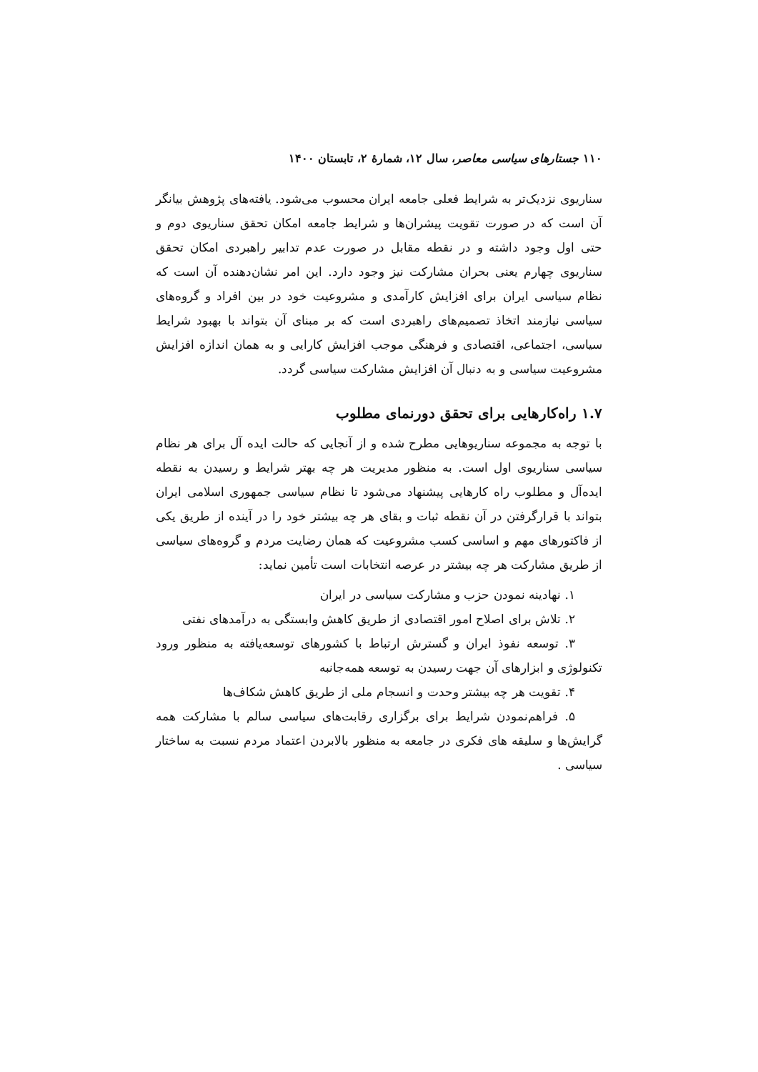۱۱۰ جستارهای سیاسی معاصر، سال ۱۲، شمارهٔ ۲، تابستان ۱۴۰۰
سناریوی نزدیک‌تر به شرایط فعلی جامعه ایران محسوب می‌شود. یافته‌های پژوهش بیانگر آن است که در صورت تقویت پیشران‌ها و شرایط جامعه امکان تحقق سناریوی دوم و حتی اول وجود داشته و در نقطه مقابل در صورت عدم تدابیر راهبردی امکان تحقق سناریوی چهارم یعنی بحران مشارکت نیز وجود دارد. این امر نشان‌دهنده آن است که نظام سیاسی ایران برای افزایش کارآمدی و مشروعیت خود در بین افراد و گروه‌های سیاسی نیازمند اتخاذ تصمیم‌های راهبردی است که بر مبنای آن بتواند با بهبود شرایط سیاسی، اجتماعی، اقتصادی و فرهنگی موجب افزایش کارایی و به همان اندازه افزایش مشروعیت سیاسی و به دنبال آن افزایش مشارکت سیاسی گردد.
۱.۷ راه‌کارهایی برای تحقق دورنمای مطلوب
با توجه به مجموعه سناریوهایی مطرح شده و از آنجایی که حالت ایده آل برای هر نظام سیاسی سناریوی اول است. به منظور مدیریت هر چه بهتر شرایط و رسیدن به نقطه ایده‌آل و مطلوب راه کارهایی پیشنهاد می‌شود تا نظام سیاسی جمهوری اسلامی ایران بتواند با قرارگرفتن در آن نقطه ثبات و بقای هر چه بیشتر خود را در آینده از طریق یکی از فاکتورهای مهم و اساسی کسب مشروعیت که همان رضایت مردم و گروه‌های سیاسی از طریق مشارکت هر چه بیشتر در عرصه انتخابات است تأمین نماید:
۱. نهادینه نمودن حزب و مشارکت سیاسی در ایران
۲. تلاش برای اصلاح امور اقتصادی از طریق کاهش وابستگی به درآمدهای نفتی
۳. توسعه نفوذ ایران و گسترش ارتباط با کشورهای توسعه‌یافته به منظور ورود تکنولوژی و ابزارهای آن جهت رسیدن به توسعه همه‌جانبه
۴. تقویت هر چه بیشتر وحدت و انسجام ملی از طریق کاهش شکاف‌ها
۵. فراهم‌نمودن شرایط برای برگزاری رقابت‌های سیاسی سالم با مشارکت همه گرایش‌ها و سلیقه های فکری در جامعه به منظور بالابردن اعتماد مردم نسبت به ساختار سیاسی .